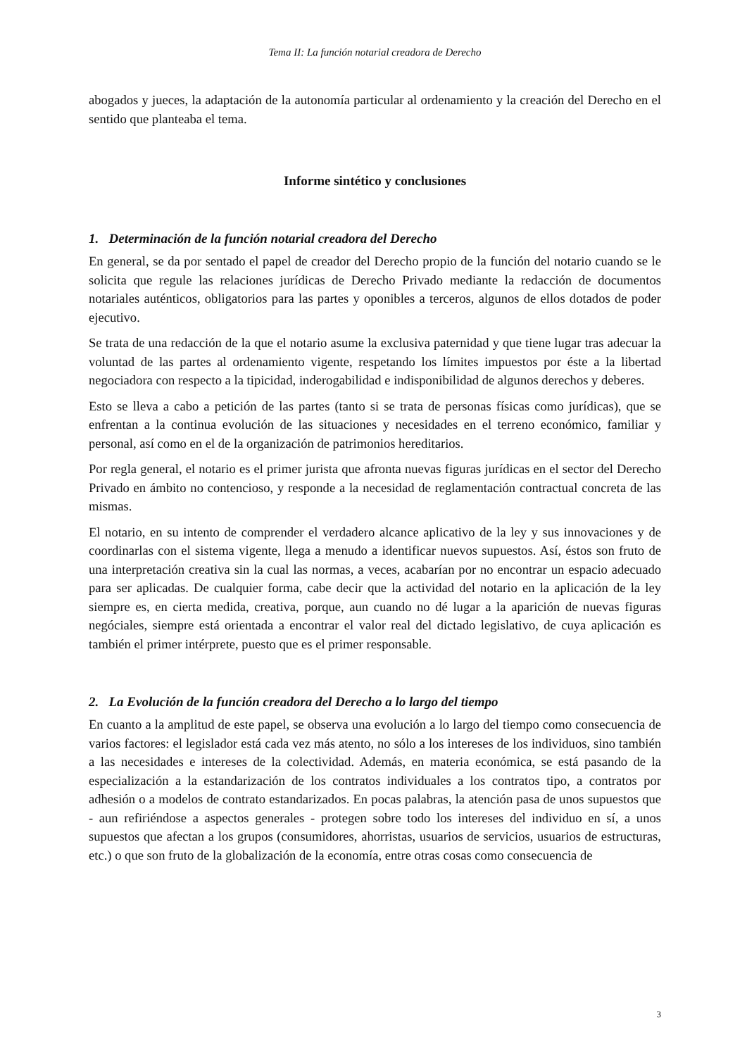Tema II: La función notarial creadora de Derecho
abogados y jueces, la adaptación de la autonomía particular al ordenamiento y la creación del Derecho en el sentido que planteaba el tema.
Informe sintético y conclusiones
1. Determinación de la función notarial creadora del Derecho
En general, se da por sentado el papel de creador del Derecho propio de la función del notario cuando se le solicita que regule las relaciones jurídicas de Derecho Privado mediante la redacción de documentos notariales auténticos, obligatorios para las partes y oponibles a terceros, algunos de ellos dotados de poder ejecutivo.
Se trata de una redacción de la que el notario asume la exclusiva paternidad y que tiene lugar tras adecuar la voluntad de las partes al ordenamiento vigente, respetando los límites impuestos por éste a la libertad negociadora con respecto a la tipicidad, inderogabilidad e indisponibilidad de algunos derechos y deberes.
Esto se lleva a cabo a petición de las partes (tanto si se trata de personas físicas como jurídicas), que se enfrentan a la continua evolución de las situaciones y necesidades en el terreno económico, familiar y personal, así como en el de la organización de patrimonios hereditarios.
Por regla general, el notario es el primer jurista que afronta nuevas figuras jurídicas en el sector del Derecho Privado en ámbito no contencioso, y responde a la necesidad de reglamentación contractual concreta de las mismas.
El notario, en su intento de comprender el verdadero alcance aplicativo de la ley y sus innovaciones y de coordinarlas con el sistema vigente, llega a menudo a identificar nuevos supuestos. Así, éstos son fruto de una interpretación creativa sin la cual las normas, a veces, acabarían por no encontrar un espacio adecuado para ser aplicadas. De cualquier forma, cabe decir que la actividad del notario en la aplicación de la ley siempre es, en cierta medida, creativa, porque, aun cuando no dé lugar a la aparición de nuevas figuras negóciales, siempre está orientada a encontrar el valor real del dictado legislativo, de cuya aplicación es también el primer intérprete, puesto que es el primer responsable.
2. La Evolución de la función creadora del Derecho a lo largo del tiempo
En cuanto a la amplitud de este papel, se observa una evolución a lo largo del tiempo como consecuencia de varios factores: el legislador está cada vez más atento, no sólo a los intereses de los individuos, sino también a las necesidades e intereses de la colectividad. Además, en materia económica, se está pasando de la especialización a la estandarización de los contratos individuales a los contratos tipo, a contratos por adhesión o a modelos de contrato estandarizados. En pocas palabras, la atención pasa de unos supuestos que - aun refiriéndose a aspectos generales - protegen sobre todo los intereses del individuo en sí, a unos supuestos que afectan a los grupos (consumidores, ahorristas, usuarios de servicios, usuarios de estructuras, etc.) o que son fruto de la globalización de la economía, entre otras cosas como consecuencia de
3